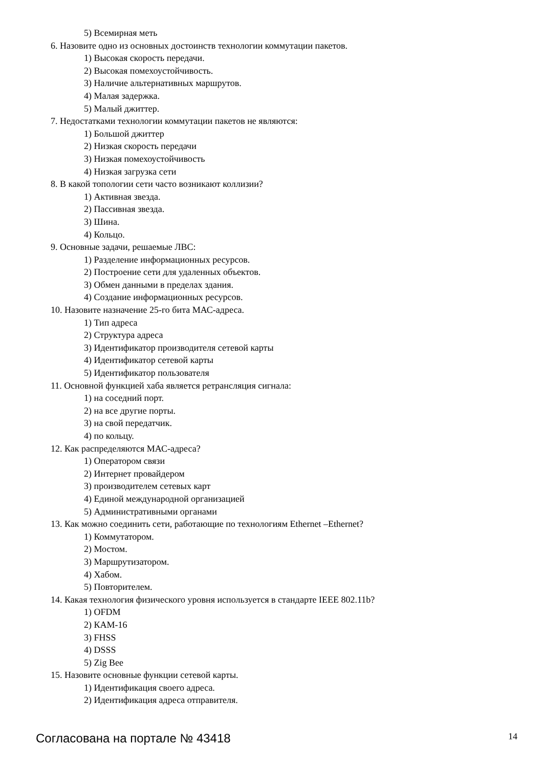5) Всемирная меть
6. Назовите одно из основных достоинств технологии коммутации пакетов.
1) Высокая скорость передачи.
2) Высокая помехоустойчивость.
3) Наличие альтернативных маршрутов.
4) Малая задержка.
5) Малый джиттер.
7. Недостатками технологии коммутации пакетов не являются:
1) Большой джиттер
2) Низкая скорость передачи
3) Низкая помехоустойчивость
4) Низкая загрузка сети
8. В какой топологии сети часто возникают коллизии?
1) Активная звезда.
2) Пассивная звезда.
3) Шина.
4) Кольцо.
9. Основные задачи, решаемые ЛВС:
1) Разделение информационных ресурсов.
2) Построение сети для удаленных объектов.
3) Обмен данными в пределах здания.
4) Создание информационных ресурсов.
10. Назовите назначение 25-го бита МАС-адреса.
1) Тип адреса
2) Структура адреса
3) Идентификатор производителя сетевой карты
4) Идентификатор сетевой карты
5) Идентификатор пользователя
11. Основной функцией хаба является ретрансляция сигнала:
1) на соседний порт.
2) на все другие порты.
3) на свой передатчик.
4) по кольцу.
12. Как распределяются МАС-адреса?
1) Оператором связи
2) Интернет провайдером
3) производителем сетевых карт
4) Единой международной организацией
5) Административными органами
13. Как можно соединить сети, работающие по технологиям Ethernet –Ethernet?
1) Коммутатором.
2) Мостом.
3) Маршрутизатором.
4) Хабом.
5) Повторителем.
14. Какая технология физического уровня используется в стандарте IEEE 802.11b?
1) OFDM
2) КАМ-16
3) FHSS
4) DSSS
5) Zig Bee
15. Назовите основные функции сетевой карты.
1) Идентификация своего адреса.
2) Идентификация адреса отправителя.
Согласована на портале № 43418 14